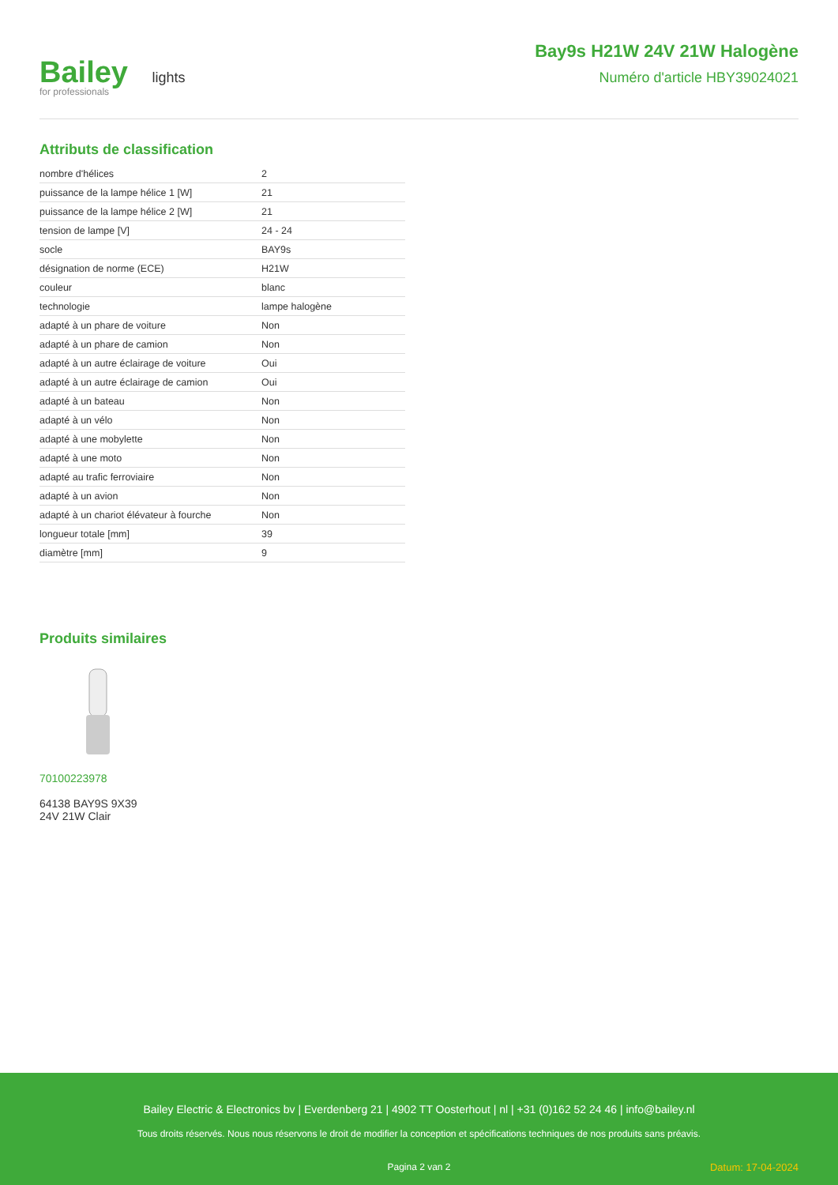Bailey lights
for professionals
Bay9s H21W 24V 21W Halogène
Numéro d'article HBY39024021
Attributs de classification
| nombre d'hélices | 2 |
| puissance de la lampe hélice 1 [W] | 21 |
| puissance de la lampe hélice 2 [W] | 21 |
| tension de lampe [V] | 24 - 24 |
| socle | BAY9s |
| désignation de norme (ECE) | H21W |
| couleur | blanc |
| technologie | lampe halogène |
| adapté à un phare de voiture | Non |
| adapté à un phare de camion | Non |
| adapté à un autre éclairage de voiture | Oui |
| adapté à un autre éclairage de camion | Oui |
| adapté à un bateau | Non |
| adapté à un vélo | Non |
| adapté à une mobylette | Non |
| adapté à une moto | Non |
| adapté au trafic ferroviaire | Non |
| adapté à un avion | Non |
| adapté à un chariot élévateur à fourche | Non |
| longueur totale [mm] | 39 |
| diamètre [mm] | 9 |
Produits similaires
70100223978
64138 BAY9S 9X39
24V 21W Clair
Bailey Electric & Electronics bv | Everdenberg 21 | 4902 TT Oosterhout | nl | +31 (0)162 52 24 46 | info@bailey.nl
Tous droits réservés. Nous nous réservons le droit de modifier la conception et spécifications techniques de nos produits sans préavis.
Pagina 2 van 2 Datum: 17-04-2024